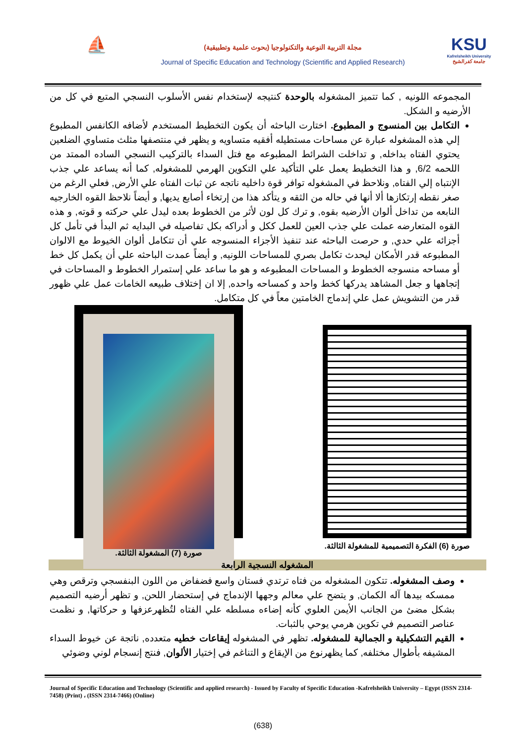⛵
مجلة التربية النوعية والتكنولوجيا (بحوث علمية وتطبيقية)
Journal of Specific Education and Technology (Scientific and Applied Research)
KSU
Kafrelsheikh University
جامعة كفرالشيخ
المجموعه اللونيه , كما تتميز المشغوله بالوحدة كنتيجه لإستخدام نفس الأسلوب النسجي المتبع في كل من الأرضيه و الشكل.
التكامل بين المنسوج و المطبوع. اختارت الباحثه أن يكون التخطيط المستخدم لأضافه الكانفس المطبوع إلي هذه المشغوله عبارة عن مساحات مستطيله أفقيه متساويه و يظهر في منتصفها مثلث متساوي الضلعين يحتوي الفتاه بداخله, و تداخلت الشرائط المطبوعه مع فتل السداء بالتركيب النسجي الساده الممتد من اللحمه 6/2, و هذا التخطيط يعمل علي التأكيد علي التكوين الهرمي للمشغوله, كما أنه يساعد علي جذب الإنتباه إلي الفتاه, ونلاحظ في المشغوله توافر قوة داخليه ناتجه عن ثبات الفتاه علي الأرض, فعلي الرغم من صغر نقطه إرتكازها ألا أنها في حاله من الثقه و يتأكد هذا من إرتخاء أصابع يديها, و أيضاً نلاحظ القوه الخارجيه النابعه من تداخل ألوان الأرضيه بقوه, و ترك كل لون لأثر من الخطوط بعده ليدل علي حركته و قوته, و هذه القوه المتعارضه عملت علي جذب العين للعمل ككل و أدراكه بكل تفاصيله في البدايه ثم البدأ في تأمل كل أجزائه علي حدي, و حرصت الباحثه عند تنفيذ الأجزاء المنسوجه علي أن تتكامل ألوان الخيوط مع الالوان المطبوعه قدر الأمكان ليحدث تكامل بصري للمساحات اللونيه, و أيضاً عمدت الباحثه علي أن يكمل كل خط أو مساحه منسوجه الخطوط و المساحات المطبوعه و هو ما ساعد علي إستمرار الخطوط و المساحات في إتجاهها و جعل المشاهد يدركها كخط واحد و كمساحه واحده, إلا ان إختلاف طبيعه الخامات عمل علي ظهور قدر من التشويش عمل علي إندماج الخامتين معاً في كل متكامل.
صورة (7) المشغولة الثالثة.
صورة (6) الفكرة التصميمية للمشغولة الثالثة.
المشغوله النسجية الرابعة
وصف المشغوله. تتكون المشغوله من فتاه ترتدي فستان واسع فضفاض من اللون البنفسجي وترقص وهي ممسكه بيدها آله الكمان, و يتضح علي معالم وجهها الإندماج في إستحضار اللحن, و تظهر أرضيه التصميم بشكل مضئ من الجانب الأيمن العلوي كأنه إضاءه مسلطه علي الفتاه لتُظهرعزفها و حركاتها, و نظمت عناصر التصميم في تكوين هرمي يوحي بالثبات.
القيم التشكيلية و الجمالية للمشغوله. تظهر في المشغوله إيقاعات خطيه متعدده, ناتجة عن خيوط السداء المشيفه بأطوال مختلفه, كما يظهرنوع من الإيقاع و التناغم في إختيار الألوان, فنتج إنسجام لوني وضوئي
Journal of Specific Education and Technology (Scientific and applied research) - Issued by Faculty of Specific Education -Kafrelsheikh University – Egypt (ISSN 2314-7458) (Print) ، (ISSN 2314-7466) (Online)
(638)